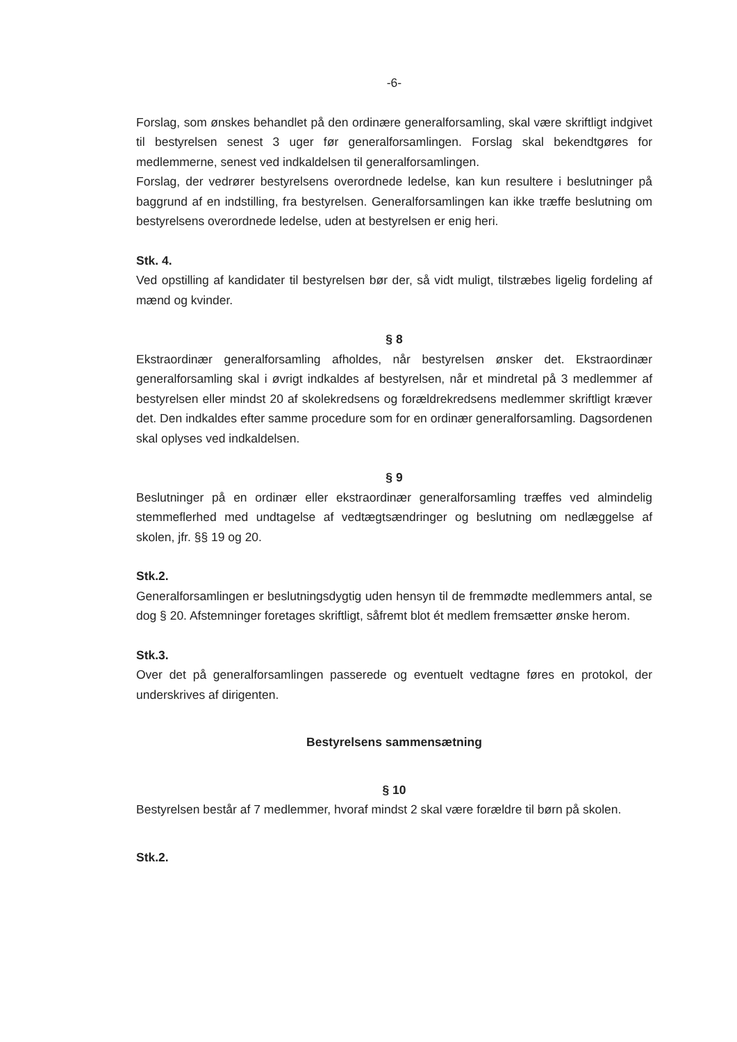-6-
Forslag, som ønskes behandlet på den ordinære generalforsamling, skal være skriftligt indgivet til bestyrelsen senest 3 uger før generalforsamlingen. Forslag skal bekendtgøres for medlemmerne, senest ved indkaldelsen til generalforsamlingen.
Forslag, der vedrører bestyrelsens overordnede ledelse, kan kun resultere i beslutninger på baggrund af en indstilling, fra bestyrelsen. Generalforsamlingen kan ikke træffe beslutning om bestyrelsens overordnede ledelse, uden at bestyrelsen er enig heri.
Stk. 4.
Ved opstilling af kandidater til bestyrelsen bør der, så vidt muligt, tilstræbes ligelig fordeling af mænd og kvinder.
§ 8
Ekstraordinær generalforsamling afholdes, når bestyrelsen ønsker det. Ekstraordinær generalforsamling skal i øvrigt indkaldes af bestyrelsen, når et mindretal på 3 medlemmer af bestyrelsen eller mindst 20 af skolekredsens og forældrekredsens medlemmer skriftligt kræver det. Den indkaldes efter samme procedure som for en ordinær generalforsamling. Dagsordenen skal oplyses ved indkaldelsen.
§ 9
Beslutninger på en ordinær eller ekstraordinær generalforsamling træffes ved almindelig stemmeflerhed med undtagelse af vedtægtsændringer og beslutning om nedlæggelse af skolen, jfr. §§ 19 og 20.
Stk.2.
Generalforsamlingen er beslutningsdygtig uden hensyn til de fremmødte medlemmers antal, se dog § 20. Afstemninger foretages skriftligt, såfremt blot ét medlem fremsætter ønske herom.
Stk.3.
Over det på generalforsamlingen passerede og eventuelt vedtagne føres en protokol, der underskrives af dirigenten.
Bestyrelsens sammensætning
§ 10
Bestyrelsen består af 7 medlemmer, hvoraf mindst 2 skal være forældre til børn på skolen.
Stk.2.